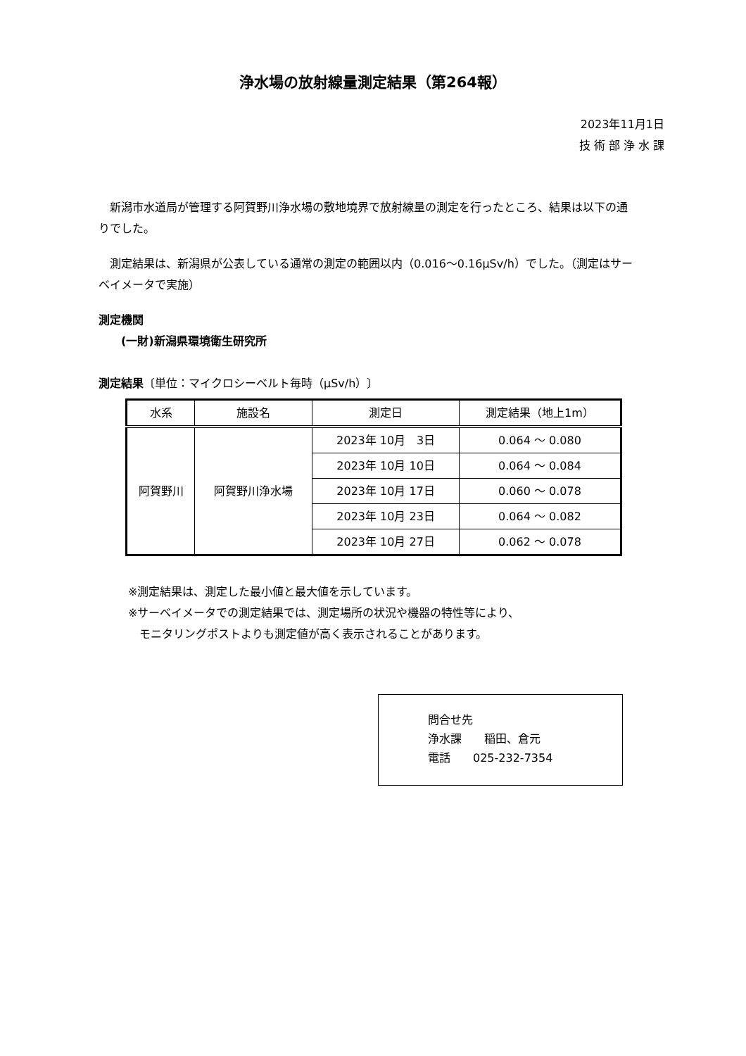浄水場の放射線量測定結果（第264報）
2023年11月1日
技 術 部 浄 水 課
　新潟市水道局が管理する阿賀野川浄水場の敷地境界で放射線量の測定を行ったところ、結果は以下の通りでした。
　測定結果は、新潟県が公表している通常の測定の範囲以内（0.016～0.16μSv/h）でした。（測定はサーベイメータで実施）
測定機関
　　(一財)新潟県環境衛生研究所
測定結果〔単位：マイクロシーベルト毎時（μSv/h）〕
| 水系 | 施設名 | 測定日 | 測定結果（地上1m） |
| --- | --- | --- | --- |
| 阿賀野川 | 阿賀野川浄水場 | 2023年 10月 3日 | 0.064 ～ 0.080 |
| | | 2023年 10月 10日 | 0.064 ～ 0.084 |
| | | 2023年 10月 17日 | 0.060 ～ 0.078 |
| | | 2023年 10月 23日 | 0.064 ～ 0.082 |
| | | 2023年 10月 27日 | 0.062 ～ 0.078 |
※測定結果は、測定した最小値と最大値を示しています。
※サーベイメータでの測定結果では、測定場所の状況や機器の特性等により、
　モニタリングポストよりも測定値が高く表示されることがあります。
問合せ先
浄水課　　稲田、倉元
電話　　025-232-7354